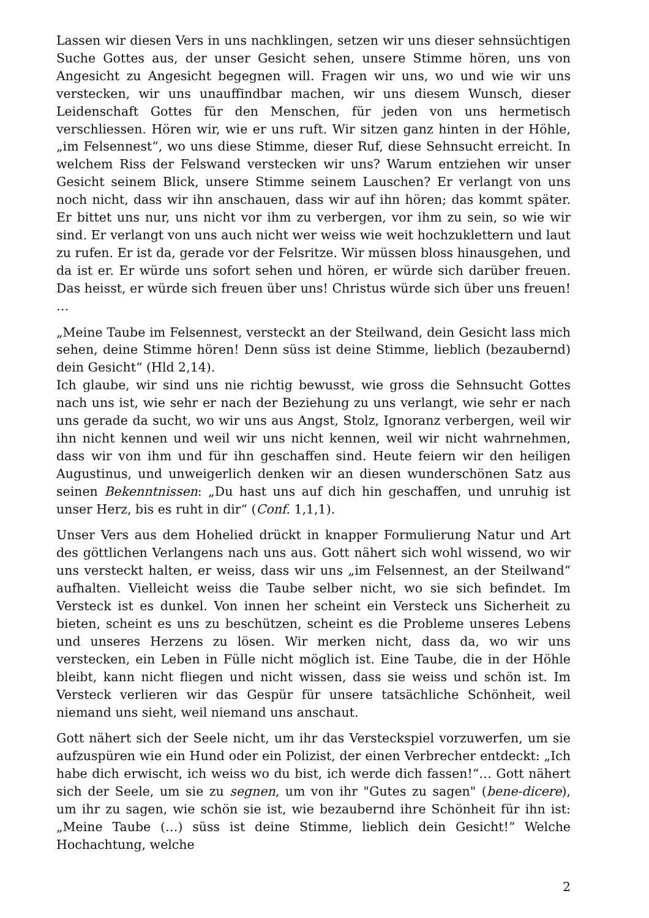Lassen wir diesen Vers in uns nachklingen, setzen wir uns dieser sehnsüchtigen Suche Gottes aus, der unser Gesicht sehen, unsere Stimme hören, uns von Angesicht zu Angesicht begegnen will. Fragen wir uns, wo und wie wir uns verstecken, wir uns unauffindbar machen, wir uns diesem Wunsch, dieser Leidenschaft Gottes für den Menschen, für jeden von uns hermetisch verschliessen. Hören wir, wie er uns ruft. Wir sitzen ganz hinten in der Höhle, „im Felsennest“, wo uns diese Stimme, dieser Ruf, diese Sehnsucht erreicht. In welchem Riss der Felswand verstecken wir uns? Warum entziehen wir unser Gesicht seinem Blick, unsere Stimme seinem Lauschen? Er verlangt von uns noch nicht, dass wir ihn anschauen, dass wir auf ihn hören; das kommt später. Er bittet uns nur, uns nicht vor ihm zu verbergen, vor ihm zu sein, so wie wir sind. Er verlangt von uns auch nicht wer weiss wie weit hochzuklettern und laut zu rufen. Er ist da, gerade vor der Felsritze. Wir müssen bloss hinausgehen, und da ist er. Er würde uns sofort sehen und hören, er würde sich darüber freuen. Das heisst, er würde sich freuen über uns! Christus würde sich über uns freuen! …
„Meine Taube im Felsennest, versteckt an der Steilwand, dein Gesicht lass mich sehen, deine Stimme hören! Denn süss ist deine Stimme, lieblich (bezaubernd) dein Gesicht“ (Hld 2,14).
Ich glaube, wir sind uns nie richtig bewusst, wie gross die Sehnsucht Gottes nach uns ist, wie sehr er nach der Beziehung zu uns verlangt, wie sehr er nach uns gerade da sucht, wo wir uns aus Angst, Stolz, Ignoranz verbergen, weil wir ihn nicht kennen und weil wir uns nicht kennen, weil wir nicht wahrnehmen, dass wir von ihm und für ihn geschaffen sind. Heute feiern wir den heiligen Augustinus, und unweigerlich denken wir an diesen wunderschönen Satz aus seinen Bekenntnissen: „Du hast uns auf dich hin geschaffen, und unruhig ist unser Herz, bis es ruht in dir“ (Conf. 1,1,1).
Unser Vers aus dem Hohelied drückt in knapper Formulierung Natur und Art des göttlichen Verlangens nach uns aus. Gott nähert sich wohl wissend, wo wir uns versteckt halten, er weiss, dass wir uns „im Felsennest, an der Steilwand“ aufhalten. Vielleicht weiss die Taube selber nicht, wo sie sich befindet. Im Versteck ist es dunkel. Von innen her scheint ein Versteck uns Sicherheit zu bieten, scheint es uns zu beschützen, scheint es die Probleme unseres Lebens und unseres Herzens zu lösen. Wir merken nicht, dass da, wo wir uns verstecken, ein Leben in Fülle nicht möglich ist. Eine Taube, die in der Höhle bleibt, kann nicht fliegen und nicht wissen, dass sie weiss und schön ist. Im Versteck verlieren wir das Gespür für unsere tatsächliche Schönheit, weil niemand uns sieht, weil niemand uns anschaut.
Gott nähert sich der Seele nicht, um ihr das Versteckspiel vorzuwerfen, um sie aufzuspüren wie ein Hund oder ein Polizist, der einen Verbrecher entdeckt: „Ich habe dich erwischt, ich weiss wo du bist, ich werde dich fassen!“… Gott nähert sich der Seele, um sie zu segnen, um von ihr "Gutes zu sagen" (bene-dicere), um ihr zu sagen, wie schön sie ist, wie bezaubernd ihre Schönheit für ihn ist: „Meine Taube (…) süss ist deine Stimme, lieblich dein Gesicht!“ Welche Hochachtung, welche
2